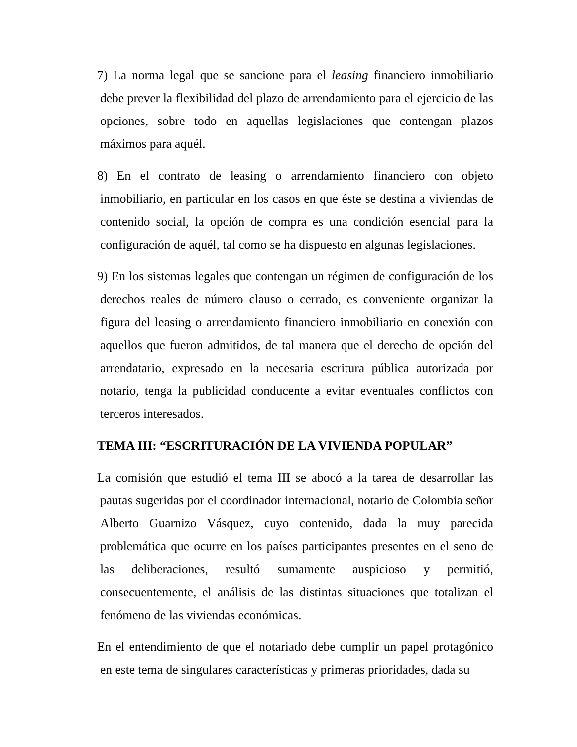7) La norma legal que se sancione para el leasing financiero inmobiliario debe prever la flexibilidad del plazo de arrendamiento para el ejercicio de las opciones, sobre todo en aquellas legislaciones que contengan plazos máximos para aquél.
8) En el contrato de leasing o arrendamiento financiero con objeto inmobiliario, en particular en los casos en que éste se destina a viviendas de contenido social, la opción de compra es una condición esencial para la configuración de aquél, tal como se ha dispuesto en algunas legislaciones.
9) En los sistemas legales que contengan un régimen de configuración de los derechos reales de número clauso o cerrado, es conveniente organizar la figura del leasing o arrendamiento financiero inmobiliario en conexión con aquellos que fueron admitidos, de tal manera que el derecho de opción del arrendatario, expresado en la necesaria escritura pública autorizada por notario, tenga la publicidad conducente a evitar eventuales conflictos con terceros interesados.
TEMA III: “ESCRITURACIÓN DE LA VIVIENDA POPULAR”
La comisión que estudió el tema III se abocó a la tarea de desarrollar las pautas sugeridas por el coordinador internacional, notario de Colombia señor Alberto Guarnizo Vásquez, cuyo contenido, dada la muy parecida problemática que ocurre en los países participantes presentes en el seno de las deliberaciones, resultó sumamente auspicioso y permitió, consecuentemente, el análisis de las distintas situaciones que totalizan el fenómeno de las viviendas económicas.
En el entendimiento de que el notariado debe cumplir un papel protagónico en este tema de singulares características y primeras prioridades, dada su